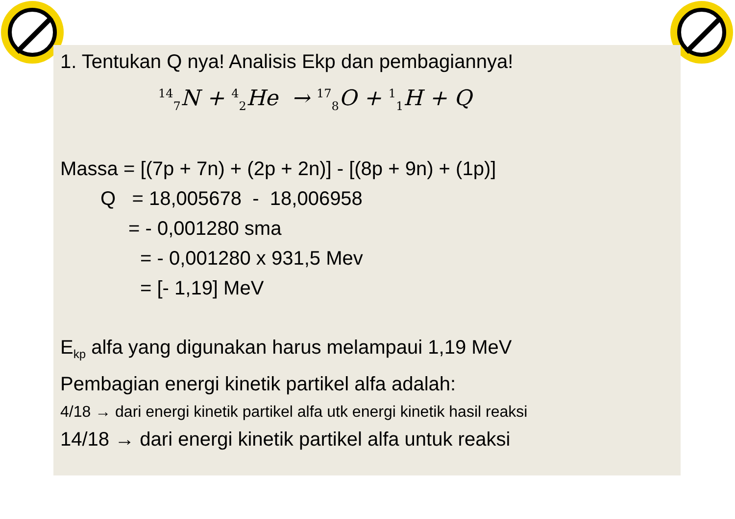1. Tentukan Q nya! Analisis Ekp dan pembagiannya!
<sup>14</sup> <sub>7</sub>N + <sup>4</sup><sub>2</sub>He → <sup>17</sup><sub>8</sub>O + <sup>1</sup><sub>1</sub>H + Q
Massa = [(7p + 7n) + (2p + 2n)] - [(8p + 9n) + (1p)]
Q = 18,005678 - 18,006958
= - 0,001280 sma
= - 0,001280 x 931,5 Mev
= [- 1,19] MeV
E<sub>kp</sub> alfa yang digunakan harus melampaui 1,19 MeV
Pembagian energi kinetik partikel alfa adalah:
4/18 → dari energi kinetik partikel alfa utk energi kinetik hasil reaksi
14/18 → dari energi kinetik partikel alfa untuk reaksi